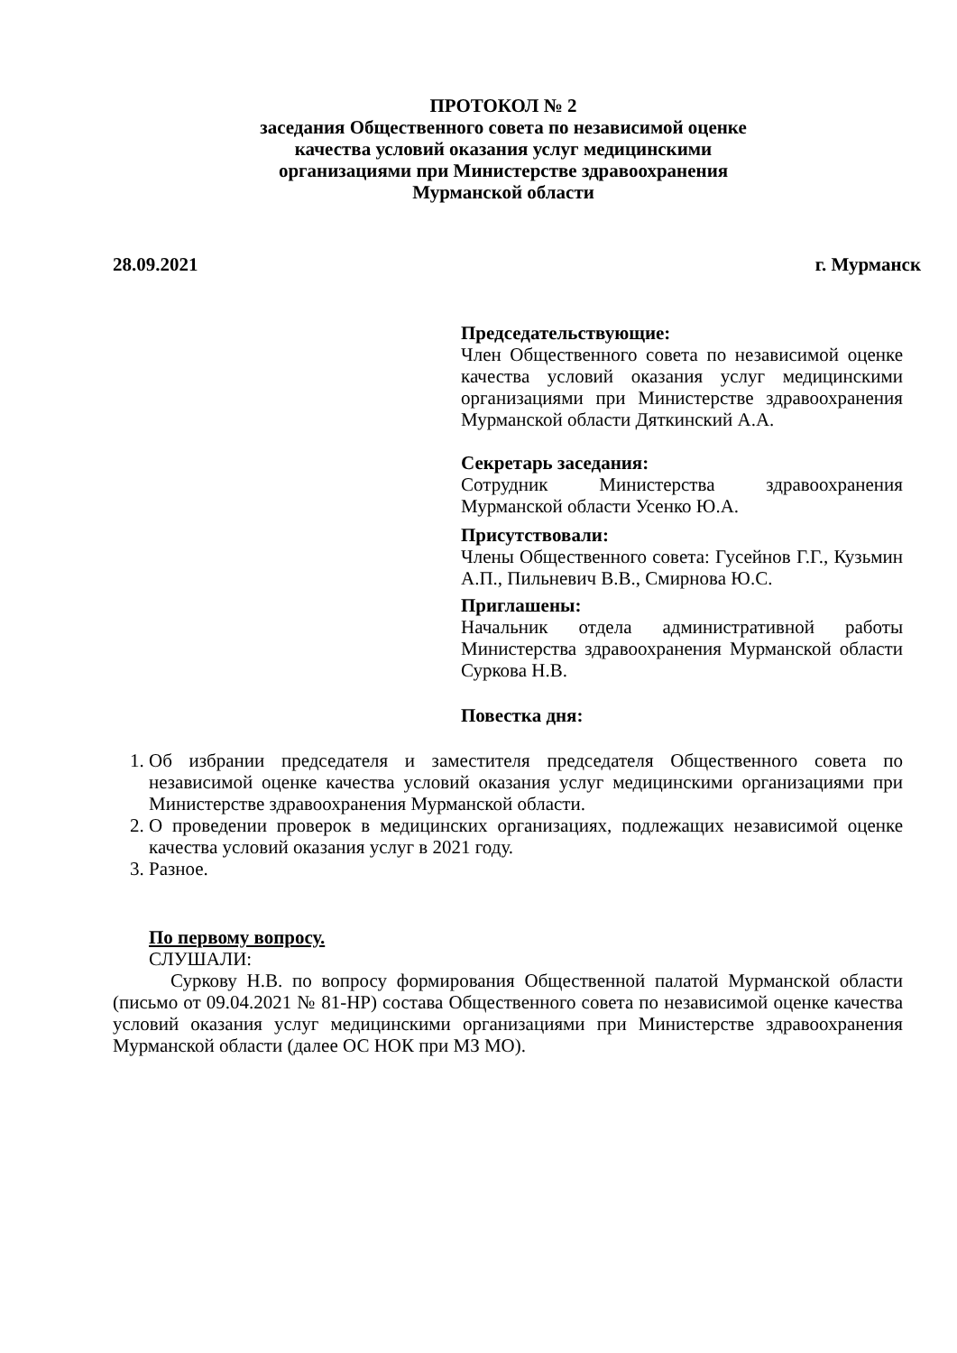ПРОТОКОЛ № 2
заседания Общественного совета по независимой оценке
качества условий оказания услуг медицинскими
организациями при Министерстве здравоохранения
Мурманской области
28.09.2021 г. Мурманск
Председательствующие:
Член Общественного совета по независимой оценке качества условий оказания услуг медицинскими организациями при Министерстве здравоохранения Мурманской области Дяткинский А.А.
Секретарь заседания:
Сотрудник Министерства здравоохранения Мурманской области Усенко Ю.А.
Присутствовали:
Члены Общественного совета: Гусейнов Г.Г., Кузьмин А.П., Пильневич В.В., Смирнова Ю.С.
Приглашены:
Начальник отдела административной работы Министерства здравоохранения Мурманской области Суркова Н.В.
Повестка дня:
1. Об избрании председателя и заместителя председателя Общественного совета по независимой оценке качества условий оказания услуг медицинскими организациями при Министерстве здравоохранения Мурманской области.
2. О проведении проверок в медицинских организациях, подлежащих независимой оценке качества условий оказания услуг в 2021 году.
3. Разное.
По первому вопросу.
СЛУШАЛИ:
Суркову Н.В. по вопросу формирования Общественной палатой Мурманской области (письмо от 09.04.2021 № 81-НР) состава Общественного совета по независимой оценке качества условий оказания услуг медицинскими организациями при Министерстве здравоохранения Мурманской области (далее ОС НОК при МЗ МО).